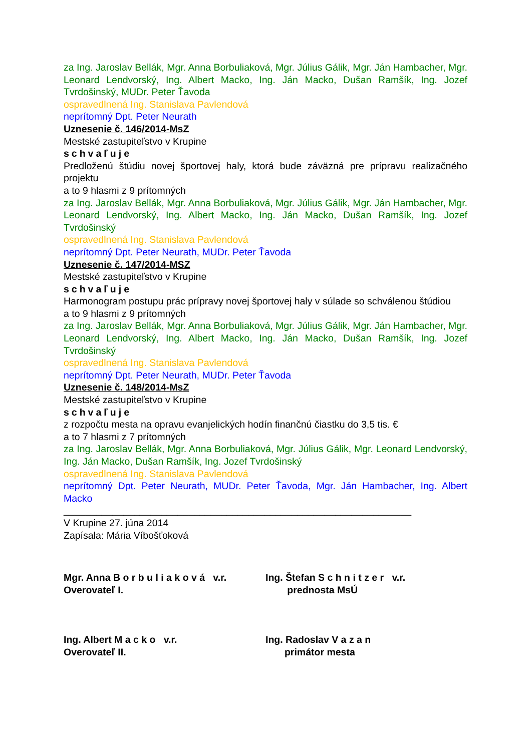za Ing. Jaroslav Bellák, Mgr. Anna Borbuliaková, Mgr. Július Gálik, Mgr. Ján Hambacher, Mgr. Leonard Lendvorský, Ing. Albert Macko, Ing. Ján Macko, Dušan Ramšík, Ing. Jozef Tvrdošinský, MUDr. Peter Ťavoda
ospravedlnená Ing. Stanislava Pavlendová
neprítomný Dpt. Peter Neurath
Uznesenie č. 146/2014-MsZ
Mestské zastupiteľstvo v Krupine
schvaľuje
Predloženú štúdiu novej športovej haly, ktorá bude záväzná pre prípravu realizačného projektu
a to 9 hlasmi z 9 prítomných
za Ing. Jaroslav Bellák, Mgr. Anna Borbuliaková, Mgr. Július Gálik, Mgr. Ján Hambacher, Mgr. Leonard Lendvorský, Ing. Albert Macko, Ing. Ján Macko, Dušan Ramšík, Ing. Jozef Tvrdošinský
ospravedlnená Ing. Stanislava Pavlendová
neprítomný Dpt. Peter Neurath, MUDr. Peter Ťavoda
Uznesenie č. 147/2014-MSZ
Mestské zastupiteľstvo v Krupine
schvaľuje
Harmonogram postupu prác prípravy novej športovej haly v súlade so schválenou štúdiou
a to 9 hlasmi z 9 prítomných
za Ing. Jaroslav Bellák, Mgr. Anna Borbuliaková, Mgr. Július Gálik, Mgr. Ján Hambacher, Mgr. Leonard Lendvorský, Ing. Albert Macko, Ing. Ján Macko, Dušan Ramšík, Ing. Jozef Tvrdošinský
ospravedlnená Ing. Stanislava Pavlendová
neprítomný Dpt. Peter Neurath, MUDr. Peter Ťavoda
Uznesenie č. 148/2014-MsZ
Mestské zastupiteľstvo v Krupine
schvaľuje
z rozpočtu mesta na opravu evanjelických hodín finančnú čiastku do 3,5 tis. €
a to 7 hlasmi z 7 prítomných
za Ing. Jaroslav Bellák, Mgr. Anna Borbuliaková, Mgr. Július Gálik, Mgr. Leonard Lendvorský, Ing. Ján Macko, Dušan Ramšík, Ing. Jozef Tvrdošinský
ospravedlnená Ing. Stanislava Pavlendová
neprítomný Dpt. Peter Neurath, MUDr. Peter Ťavoda, Mgr. Ján Hambacher, Ing. Albert Macko
________________________________________________________________
V Krupine 27. júna 2014
Zapísala: Mária Víbošťoková
Mgr. Anna B o r b u l i a k o v á v.r.
Overovateľ I.
Ing. Štefan S c h n i t z e r v.r.
prednosta MsÚ
Ing. Albert M a c k o v.r.
Overovateľ II.
Ing. Radoslav V a z a n
primátor mesta